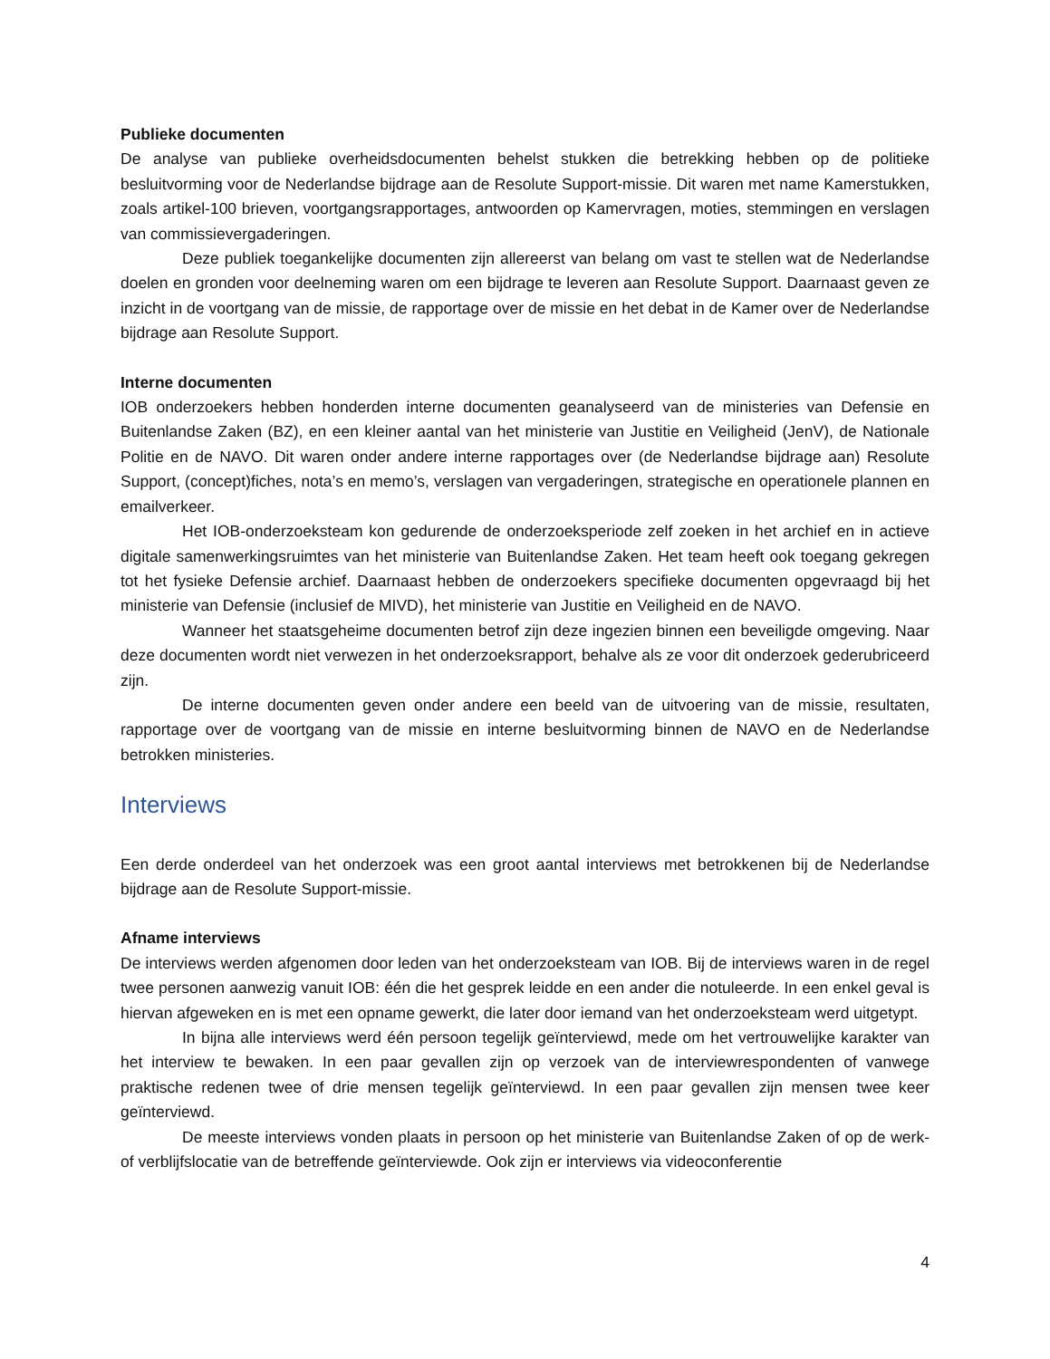Publieke documenten
De analyse van publieke overheidsdocumenten behelst stukken die betrekking hebben op de politieke besluitvorming voor de Nederlandse bijdrage aan de Resolute Support-missie. Dit waren met name Kamerstukken, zoals artikel-100 brieven, voortgangsrapportages, antwoorden op Kamervragen, moties, stemmingen en verslagen van commissievergaderingen.
Deze publiek toegankelijke documenten zijn allereerst van belang om vast te stellen wat de Nederlandse doelen en gronden voor deelneming waren om een bijdrage te leveren aan Resolute Support. Daarnaast geven ze inzicht in de voortgang van de missie, de rapportage over de missie en het debat in de Kamer over de Nederlandse bijdrage aan Resolute Support.
Interne documenten
IOB onderzoekers hebben honderden interne documenten geanalyseerd van de ministeries van Defensie en Buitenlandse Zaken (BZ), en een kleiner aantal van het ministerie van Justitie en Veiligheid (JenV), de Nationale Politie en de NAVO. Dit waren onder andere interne rapportages over (de Nederlandse bijdrage aan) Resolute Support, (concept)fiches, nota’s en memo’s, verslagen van vergaderingen, strategische en operationele plannen en emailverkeer.
Het IOB-onderzoeksteam kon gedurende de onderzoeksperiode zelf zoeken in het archief en in actieve digitale samenwerkingsruimtes van het ministerie van Buitenlandse Zaken. Het team heeft ook toegang gekregen tot het fysieke Defensie archief. Daarnaast hebben de onderzoekers specifieke documenten opgevraagd bij het ministerie van Defensie (inclusief de MIVD), het ministerie van Justitie en Veiligheid en de NAVO.
Wanneer het staatsgeheime documenten betrof zijn deze ingezien binnen een beveiligde omgeving. Naar deze documenten wordt niet verwezen in het onderzoeksrapport, behalve als ze voor dit onderzoek gederubriceerd zijn.
De interne documenten geven onder andere een beeld van de uitvoering van de missie, resultaten, rapportage over de voortgang van de missie en interne besluitvorming binnen de NAVO en de Nederlandse betrokken ministeries.
Interviews
Een derde onderdeel van het onderzoek was een groot aantal interviews met betrokkenen bij de Nederlandse bijdrage aan de Resolute Support-missie.
Afname interviews
De interviews werden afgenomen door leden van het onderzoeksteam van IOB. Bij de interviews waren in de regel twee personen aanwezig vanuit IOB: één die het gesprek leidde en een ander die notuleerde. In een enkel geval is hiervan afgeweken en is met een opname gewerkt, die later door iemand van het onderzoeksteam werd uitgetypt.
In bijna alle interviews werd één persoon tegelijk geïnterviewd, mede om het vertrouwelijke karakter van het interview te bewaken. In een paar gevallen zijn op verzoek van de interviewrespondenten of vanwege praktische redenen twee of drie mensen tegelijk geïnterviewd. In een paar gevallen zijn mensen twee keer geïnterviewd.
De meeste interviews vonden plaats in persoon op het ministerie van Buitenlandse Zaken of op de werk- of verblijfslocatie van de betreffende geïnterviewde. Ook zijn er interviews via videoconferentie
4